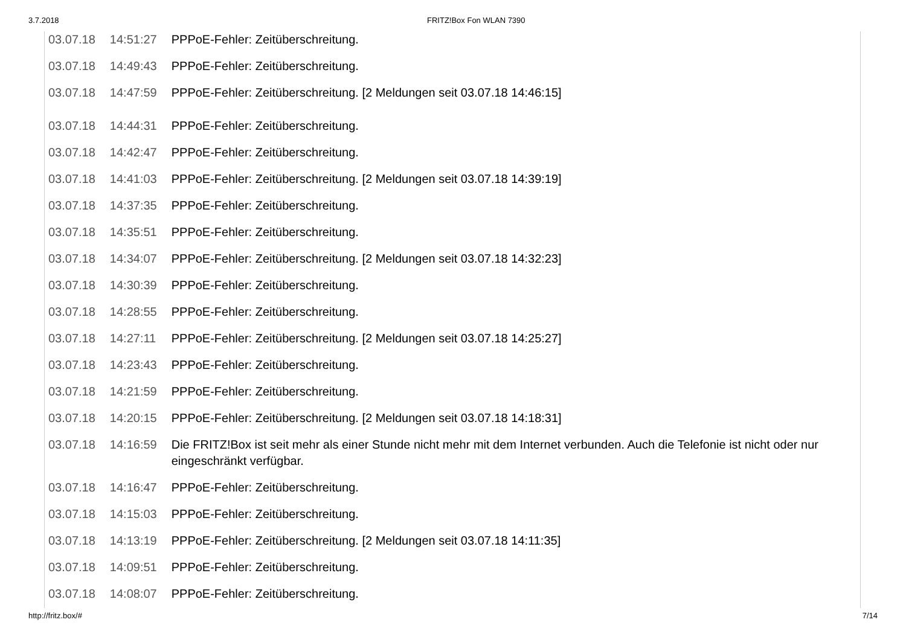3.7.2018 FRITZ!Box Fon WLAN 7390
| 03.07.18 | 14:51:27 | PPPoE-Fehler: Zeitüberschreitung. |
| 03.07.18 | 14:49:43 | PPPoE-Fehler: Zeitüberschreitung. |
| 03.07.18 | 14:47:59 | PPPoE-Fehler: Zeitüberschreitung. [2 Meldungen seit 03.07.18 14:46:15] |
| 03.07.18 | 14:44:31 | PPPoE-Fehler: Zeitüberschreitung. |
| 03.07.18 | 14:42:47 | PPPoE-Fehler: Zeitüberschreitung. |
| 03.07.18 | 14:41:03 | PPPoE-Fehler: Zeitüberschreitung. [2 Meldungen seit 03.07.18 14:39:19] |
| 03.07.18 | 14:37:35 | PPPoE-Fehler: Zeitüberschreitung. |
| 03.07.18 | 14:35:51 | PPPoE-Fehler: Zeitüberschreitung. |
| 03.07.18 | 14:34:07 | PPPoE-Fehler: Zeitüberschreitung. [2 Meldungen seit 03.07.18 14:32:23] |
| 03.07.18 | 14:30:39 | PPPoE-Fehler: Zeitüberschreitung. |
| 03.07.18 | 14:28:55 | PPPoE-Fehler: Zeitüberschreitung. |
| 03.07.18 | 14:27:11 | PPPoE-Fehler: Zeitüberschreitung. [2 Meldungen seit 03.07.18 14:25:27] |
| 03.07.18 | 14:23:43 | PPPoE-Fehler: Zeitüberschreitung. |
| 03.07.18 | 14:21:59 | PPPoE-Fehler: Zeitüberschreitung. |
| 03.07.18 | 14:20:15 | PPPoE-Fehler: Zeitüberschreitung. [2 Meldungen seit 03.07.18 14:18:31] |
| 03.07.18 | 14:16:59 | Die FRITZ!Box ist seit mehr als einer Stunde nicht mehr mit dem Internet verbunden. Auch die Telefonie ist nicht oder nur eingeschränkt verfügbar. |
| 03.07.18 | 14:16:47 | PPPoE-Fehler: Zeitüberschreitung. |
| 03.07.18 | 14:15:03 | PPPoE-Fehler: Zeitüberschreitung. |
| 03.07.18 | 14:13:19 | PPPoE-Fehler: Zeitüberschreitung. [2 Meldungen seit 03.07.18 14:11:35] |
| 03.07.18 | 14:09:51 | PPPoE-Fehler: Zeitüberschreitung. |
| 03.07.18 | 14:08:07 | PPPoE-Fehler: Zeitüberschreitung. |
http://fritz.box/# 7/14